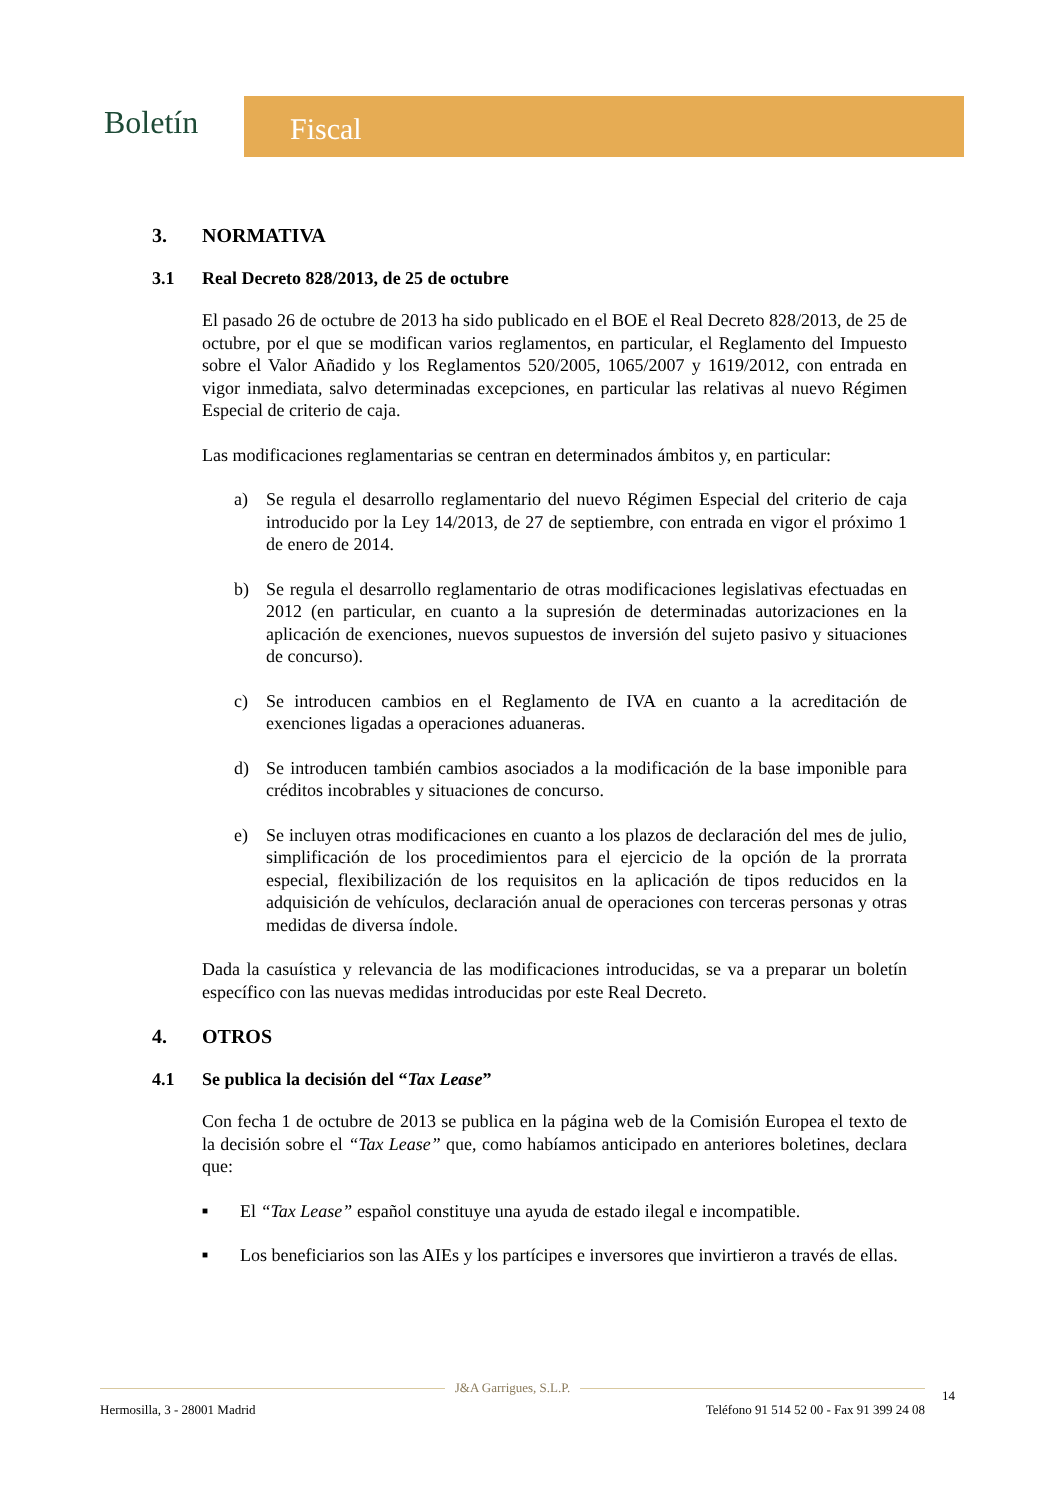Boletín Fiscal
3. NORMATIVA
3.1 Real Decreto 828/2013, de 25 de octubre
El pasado 26 de octubre de 2013 ha sido publicado en el BOE el Real Decreto 828/2013, de 25 de octubre, por el que se modifican varios reglamentos, en particular, el Reglamento del Impuesto sobre el Valor Añadido y los Reglamentos 520/2005, 1065/2007 y 1619/2012, con entrada en vigor inmediata, salvo determinadas excepciones, en particular las relativas al nuevo Régimen Especial de criterio de caja.
Las modificaciones reglamentarias se centran en determinados ámbitos y, en particular:
a) Se regula el desarrollo reglamentario del nuevo Régimen Especial del criterio de caja introducido por la Ley 14/2013, de 27 de septiembre, con entrada en vigor el próximo 1 de enero de 2014.
b) Se regula el desarrollo reglamentario de otras modificaciones legislativas efectuadas en 2012 (en particular, en cuanto a la supresión de determinadas autorizaciones en la aplicación de exenciones, nuevos supuestos de inversión del sujeto pasivo y situaciones de concurso).
c) Se introducen cambios en el Reglamento de IVA en cuanto a la acreditación de exenciones ligadas a operaciones aduaneras.
d) Se introducen también cambios asociados a la modificación de la base imponible para créditos incobrables y situaciones de concurso.
e) Se incluyen otras modificaciones en cuanto a los plazos de declaración del mes de julio, simplificación de los procedimientos para el ejercicio de la opción de la prorrata especial, flexibilización de los requisitos en la aplicación de tipos reducidos en la adquisición de vehículos, declaración anual de operaciones con terceras personas y otras medidas de diversa índole.
Dada la casuística y relevancia de las modificaciones introducidas, se va a preparar un boletín específico con las nuevas medidas introducidas por este Real Decreto.
4. OTROS
4.1 Se publica la decisión del “Tax Lease”
Con fecha 1 de octubre de 2013 se publica en la página web de la Comisión Europea el texto de la decisión sobre el “Tax Lease” que, como habíamos anticipado en anteriores boletines, declara que:
■ El “Tax Lease” español constituye una ayuda de estado ilegal e incompatible.
■ Los beneficiarios son las AIEs y los partícipes e inversores que invirtieron a través de ellas.
J&A Garrigues, S.L.P.
14
Hermosilla, 3 - 28001 Madrid Teléfono 91 514 52 00 - Fax 91 399 24 08